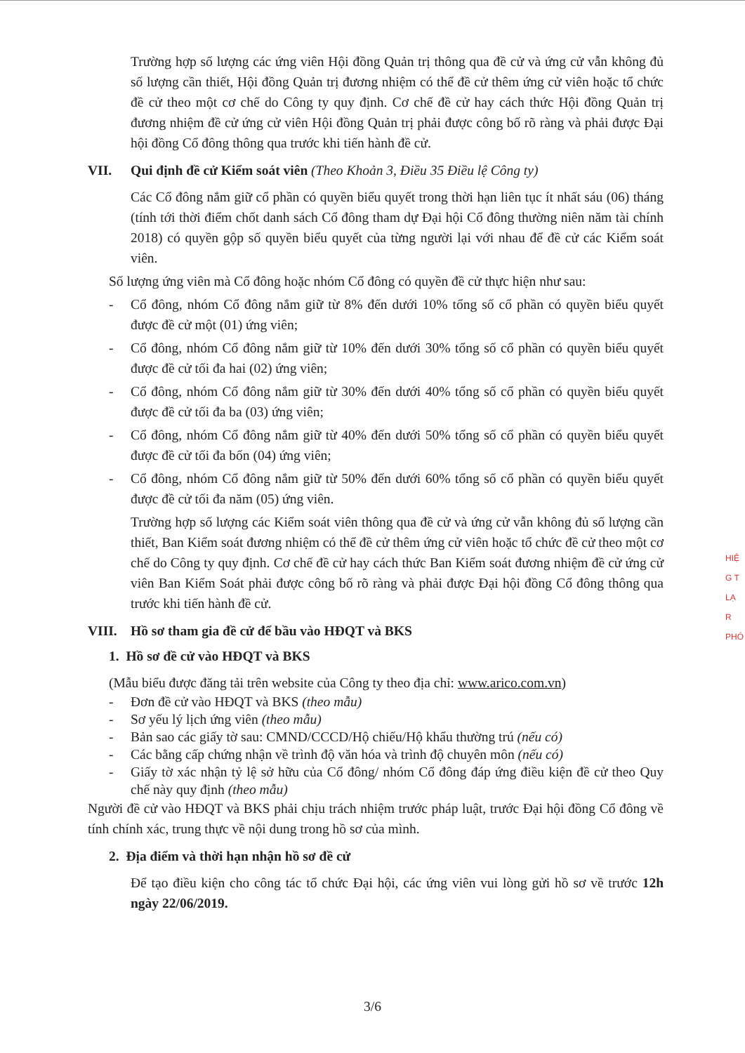Trường hợp số lượng các ứng viên Hội đồng Quản trị thông qua đề cử và ứng cử vẫn không đủ số lượng cần thiết, Hội đồng Quản trị đương nhiệm có thể đề cử thêm ứng cử viên hoặc tổ chức đề cử theo một cơ chế do Công ty quy định. Cơ chế đề cử hay cách thức Hội đồng Quản trị đương nhiệm đề cử ứng cử viên Hội đồng Quản trị phải được công bố rõ ràng và phải được Đại hội đồng Cổ đông thông qua trước khi tiến hành đề cử.
VII. Qui định đề cử Kiểm soát viên (Theo Khoản 3, Điều 35 Điều lệ Công ty)
Các Cổ đông nắm giữ cổ phần có quyền biểu quyết trong thời hạn liên tục ít nhất sáu (06) tháng (tính tới thời điểm chốt danh sách Cổ đông tham dự Đại hội Cổ đông thường niên năm tài chính 2018) có quyền gộp số quyền biểu quyết của từng người lại với nhau để đề cử các Kiểm soát viên.
Số lượng ứng viên mà Cổ đông hoặc nhóm Cổ đông có quyền đề cử thực hiện như sau:
- Cổ đông, nhóm Cổ đông nắm giữ từ 8% đến dưới 10% tổng số cổ phần có quyền biểu quyết được đề cử một (01) ứng viên;
- Cổ đông, nhóm Cổ đông nắm giữ từ 10% đến dưới 30% tổng số cổ phần có quyền biểu quyết được đề cử tối đa hai (02) ứng viên;
- Cổ đông, nhóm Cổ đông nắm giữ từ 30% đến dưới 40% tổng số cổ phần có quyền biểu quyết được đề cử tối đa ba (03) ứng viên;
- Cổ đông, nhóm Cổ đông nắm giữ từ 40% đến dưới 50% tổng số cổ phần có quyền biểu quyết được đề cử tối đa bốn (04) ứng viên;
- Cổ đông, nhóm Cổ đông nắm giữ từ 50% đến dưới 60% tổng số cổ phần có quyền biểu quyết được đề cử tối đa năm (05) ứng viên.
Trường hợp số lượng các Kiểm soát viên thông qua đề cử và ứng cử vẫn không đủ số lượng cần thiết, Ban Kiểm soát đương nhiệm có thể đề cử thêm ứng cử viên hoặc tổ chức đề cử theo một cơ chế do Công ty quy định. Cơ chế đề cử hay cách thức Ban Kiểm soát đương nhiệm đề cử ứng cử viên Ban Kiểm Soát phải được công bố rõ ràng và phải được Đại hội đồng Cổ đông thông qua trước khi tiến hành đề cử.
VIII. Hồ sơ tham gia đề cử để bầu vào HĐQT và BKS
1. Hồ sơ đề cử vào HĐQT và BKS
(Mẫu biểu được đăng tải trên website của Công ty theo địa chỉ: www.arico.com.vn)
- Đơn đề cử vào HĐQT và BKS (theo mẫu)
- Sơ yếu lý lịch ứng viên (theo mẫu)
- Bản sao các giấy tờ sau: CMND/CCCD/Hộ chiếu/Hộ khẩu thường trú (nếu có)
- Các bằng cấp chứng nhận về trình độ văn hóa và trình độ chuyên môn (nếu có)
- Giấy tờ xác nhận tỷ lệ sở hữu của Cổ đông/ nhóm Cổ đông đáp ứng điều kiện đề cử theo Quy chế này quy định (theo mẫu)
Người đề cử vào HĐQT và BKS phải chịu trách nhiệm trước pháp luật, trước Đại hội đồng Cổ đông về tính chính xác, trung thực về nội dung trong hồ sơ của mình.
2. Địa điểm và thời hạn nhận hồ sơ đề cử
Để tạo điều kiện cho công tác tổ chức Đại hội, các ứng viên vui lòng gửi hồ sơ về trước 12h ngày 22/06/2019.
3/6
HIỆ
G T
LẠ
R
PHÓ